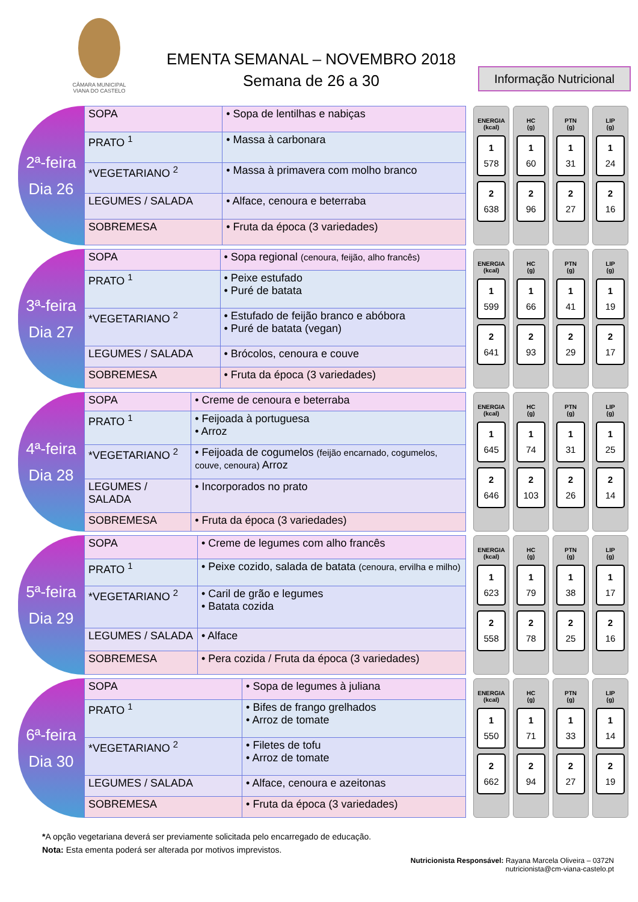CÂMARA MUNICIPAL
VIANA DO CASTELO
EMENTA SEMANAL – NOVEMBRO 2018
Semana de 26 a 30
Informação Nutricional
2ª-feira
Dia 26
| SOPA | • Sopa de lentilhas e nabiças |
| PRATO <sup>1</sup> | • Massa à carbonara |
| *VEGETARIANO <sup>2</sup> | • Massa à primavera com molho branco |
| LEGUMES / SALADA | • Alface, cenoura e beterraba |
| SOBREMESA | • Fruta da época (3 variedades) |
ENERGIA
(kcal)
1
578
2
638
HC
(g)
1
60
2
96
PTN
(g)
1
31
2
27
LIP
(g)
1
24
2
16
3ª-feira
Dia 27
| SOPA | • Sopa regional (cenoura, feijão, alho francês) |
| PRATO <sup>1</sup> | • Peixe estufado • Puré de batata |
| *VEGETARIANO <sup>2</sup> | • Estufado de feijão branco e abóbora • Puré de batata (vegan) |
| LEGUMES / SALADA | • Brócolos, cenoura e couve |
| SOBREMESA | • Fruta da época (3 variedades) |
ENERGIA
(kcal)
1
599
2
641
HC
(g)
1
66
2
93
PTN
(g)
1
41
2
29
LIP
(g)
1
19
2
17
4ª-feira
Dia 28
| SOPA | • Creme de cenoura e beterraba |
| PRATO <sup>1</sup> | • Feijoada à portuguesa • Arroz |
| *VEGETARIANO <sup>2</sup> | • Feijoada de cogumelos (feijão encarnado, cogumelos, couve, cenoura) Arroz |
| LEGUMES / SALADA | • Incorporados no prato |
| SOBREMESA | • Fruta da época (3 variedades) |
ENERGIA
(kcal)
1
645
2
646
HC
(g)
1
74
2
103
PTN
(g)
1
31
2
26
LIP
(g)
1
25
2
14
5ª-feira
Dia 29
| SOPA | • Creme de legumes com alho francês |
| PRATO <sup>1</sup> | • Peixe cozido, salada de batata (cenoura, ervilha e milho) |
| *VEGETARIANO <sup>2</sup> | • Caril de grão e legumes • Batata cozida |
| LEGUMES / SALADA | • Alface |
| SOBREMESA | • Pera cozida / Fruta da época (3 variedades) |
ENERGIA
(kcal)
1
623
2
558
HC
(g)
1
79
2
78
PTN
(g)
1
38
2
25
LIP
(g)
1
17
2
16
6ª-feira
Dia 30
| SOPA | • Sopa de legumes à juliana |
| PRATO <sup>1</sup> | • Bifes de frango grelhados • Arroz de tomate |
| *VEGETARIANO <sup>2</sup> | • Filetes de tofu • Arroz de tomate |
| LEGUMES / SALADA | • Alface, cenoura e azeitonas |
| SOBREMESA | • Fruta da época (3 variedades) |
ENERGIA
(kcal)
1
550
2
662
HC
(g)
1
71
2
94
PTN
(g)
1
33
2
27
LIP
(g)
1
14
2
19
*A opção vegetariana deverá ser previamente solicitada pelo encarregado de educação.
Nota: Esta ementa poderá ser alterada por motivos imprevistos.
Nutricionista Responsável: Rayana Marcela Oliveira – 0372N
nutricionista@cm-viana-castelo.pt